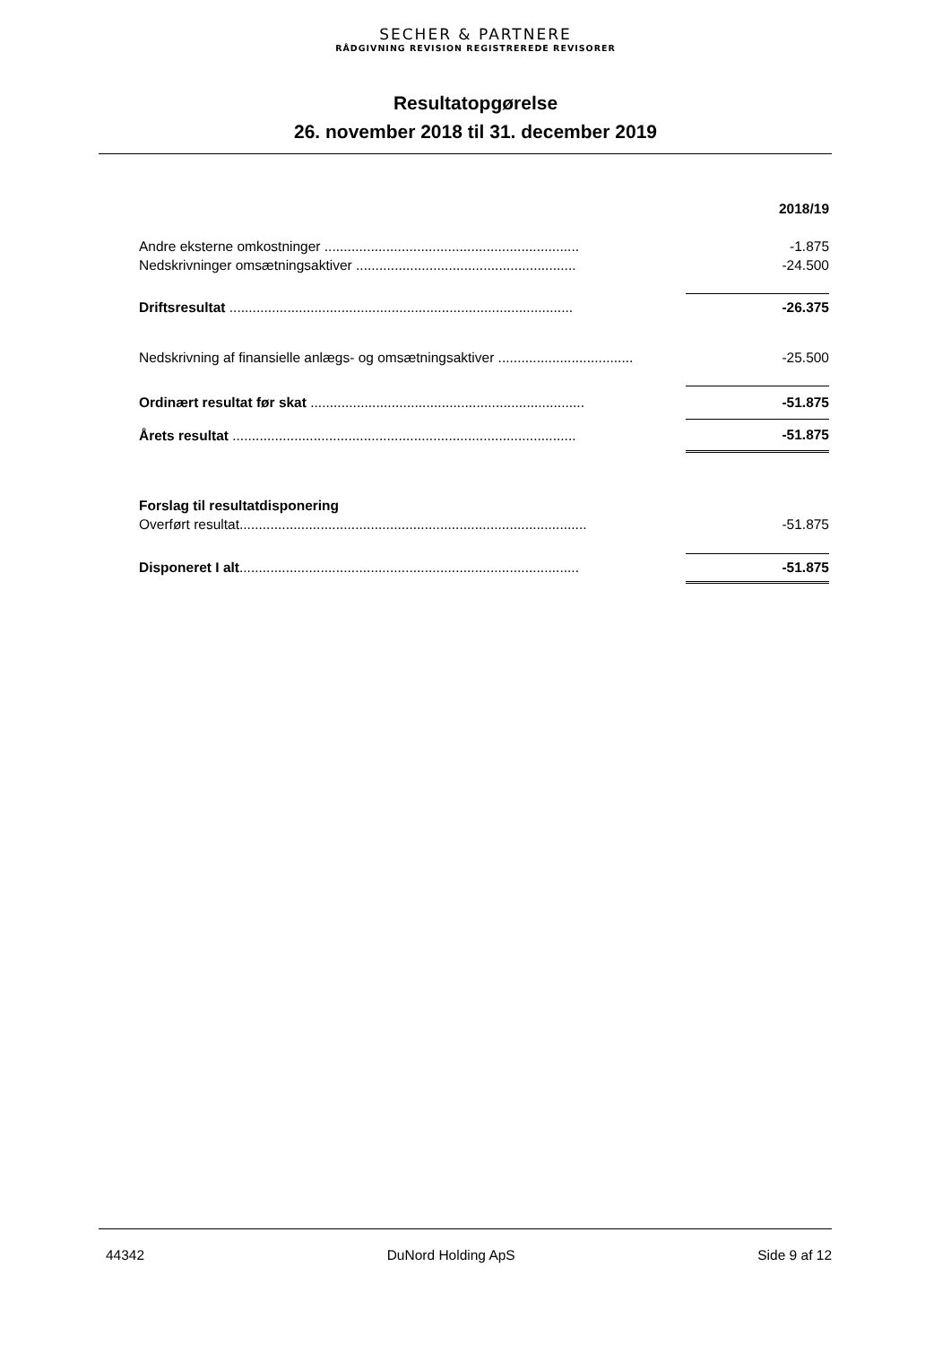SECHER & PARTNERE
RÅDGIVNING REVISION REGISTREREDE REVISORER
Resultatopgørelse
26. november 2018 til 31. december 2019
| | 2018/19 |
| Andre eksterne omkostninger .................................................................. | -1.875 |
| Nedskrivninger omsætningsaktiver ......................................................... | -24.500 |
| Driftsresultat ......................................................................................... | -26.375 |
| Nedskrivning af finansielle anlægs- og omsætningsaktiver ................................... | -25.500 |
| Ordinært resultat før skat ....................................................................... | -51.875 |
| Årets resultat ......................................................................................... | -51.875 |
| Forslag til resultatdisponering | |
| Overført resultat.......................................................................................... | -51.875 |
| Disponeret I alt ........................................................................................ | -51.875 |
44342 DuNord Holding ApS Side 9 af 12